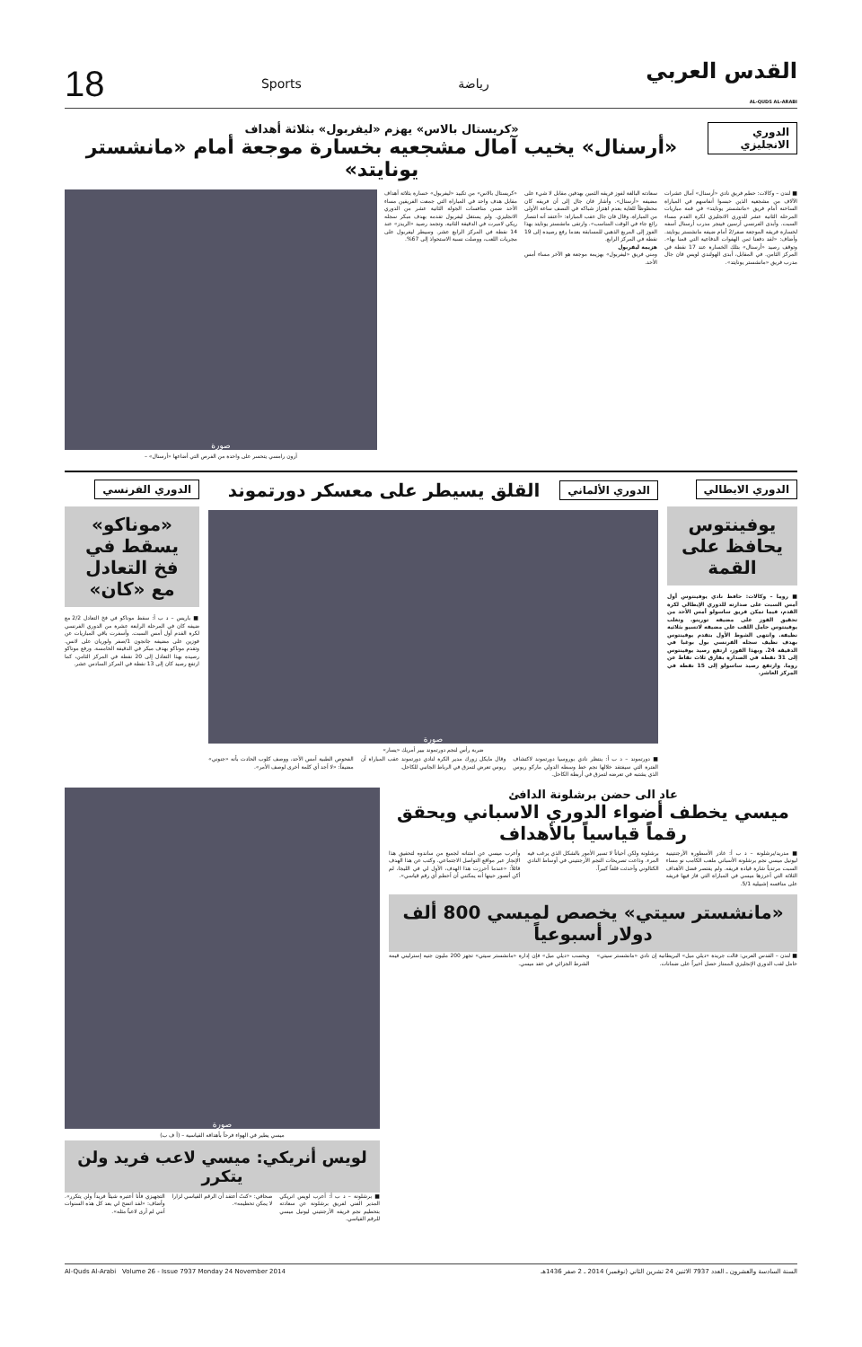18
Sports رياضة
القدس العربي
AL-QUDS AL-ARABI
الدوري الانجليزي
«كريستال بالاس» يهزم «ليفربول» بثلاثة أهداف
«أرسنال» يخيب آمال مشجعيه بخسارة موجعة أمام «مانشستر يونايتد»
■ لندن – وكالات: حطم فريق نادي «أرسنال» آمال عشرات الآلاف من مشجعيه الذين حبسوا أنفاسهم في المباراة الساخنة أمام فريق «مانشستر يونايتد» في قمة مباريات المرحلة الثانية عشر للدوري الانجليزي لكرة القدم مساء السبت. وأبدى الفرنسي أرسين فينجر مدرب أرسنال أسفه لخسارة فريقه الموجعة صفر/2 أمام ضيفه مانشستر يونايتد. وأضاف: «لقد دفعنا ثمن الهفوات الدفاعية التي قمنا بها». وتوقف رصيد «أرسنال» بتلك الخسارة عند 17 نقطة في المركز الثامن. في المقابل، أبدى الهولندي لويس فان جال مدرب فريق «مانشستر يونايتد».
سعادته البالغة لفوز فريقه الثمين بهدفين مقابل لا شيء على مضيفه «أرسنال». وأشار فان جال إلى أن فريقه كان محظوظاً للغاية بعدم اهتزاز شباكه في النصف ساعة الأولى من المباراة. وقال فان جال عقب المباراة: «أعتقد أنه انتصار رائع جاء في الوقت المناسب». وارتقى مانشستر يونايتد بهذا الفوز إلى المربع الذهبي للمسابقة بعدما رفع رصيده إلى 19 نقطة في المركز الرابع.
هزيمة ليفربول
ومني فريق «ليفربول» بهزيمة موجعة هو الآخر مساء أمس الأحد.
«كريستال بالاس» من تكبيد «ليفربول» خسارة بثلاثة أهداف مقابل هدف واحد في المباراة التي جمعت الفريقين مساء الأحد ضمن منافسات الجولة الثانية عشر من الدوري الانجليزي. ولم يستغل ليفربول تقدمه بهدف مبكر سجله ريكي لامبرت في الدقيقة الثانية. وتجمد رصيد «الريدز» عند 14 نقطة في المركز الرابع عشر. وسيطر ليفربول على مجريات اللعب، ووصلت نسبة الاستحواذ إلى 67%.
صورة
آرون رامسي يتحسر على واحدة من الفرص التي أضاعها «أرسنال» –
الدوري الايطالي
يوفينتوس يحافظ على القمة
■ روما – وكالات: حافظ نادي يوفينتوس أول أمس السبت على صدارته للدوري الإيطالي لكرة القدم، فيما تمكن فريق ساسولو أمس الأحد من تحقيق الفوز على مضيفه تورينو. وتغلب يوفينتوس حامل اللقب على مضيفه لاتسيو بثلاثية نظيفة. وانتهى الشوط الأول بتقدم يوفينتوس بهدف نظيف سجله الفرنسي بول بوغبا في الدقيقة 24. وبهذا الفوز، ارتفع رصيد يوفينتوس إلى 31 نقطة في الصدارة بفارق ثلاث نقاط عن روما. وارتفع رصيد ساسولو إلى 15 نقطة في المركز العاشر.
الدوري الألماني
القلق يسيطر على معسكر دورتموند
صورة
ضربة رأس لنجم دورتموند بيير أمريك «يسار»
■ دورتموند – د ب أ: ينتظر نادي بوروسيا دورتموند لاكتشاف الفترة التي سيفتقد خلالها نجم خط وسطه الدولي ماركو ريوس الذي يشتبه في تعرضه لتمزق في أربطة الكاحل.
وقال مايكل زورك مدير الكرة لنادي دورتموند عقب المباراة أن ريوس تعرض لتمزق في الرباط الجانبي للكاحل.
الفحوص الطبية أمس الأحد، ووصف كلوب الحادث بأنه «جنوني» مضيفاً: «لا أجد أي كلمة أخرى لوصف الأمر».
الدوري الفرنسي
«موناكو» يسقط في فخ التعادل مع «كان»
■ باريس – د ب أ: سقط موناكو في فخ التعادل 2/2 مع ضيفه كان في المرحلة الرابعة عشرة من الدوري الفرنسي لكرة القدم أول أمس السبت. وأسفرت باقي المباريات عن فوزين على مضيفه جانجون 1/صفر ولوريان على لانس. وتقدم موناكو بهدف مبكر في الدقيقة الخامسة. ورفع موناكو رصيده بهذا التعادل إلى 20 نقطة في المركز الثامن، كما ارتفع رصيد كان إلى 13 نقطة في المركز السادس عشر.
عاد الى حضن برشلونة الدافئ
ميسي يخطف أضواء الدوري الاسباني ويحقق رقماً قياسياً بالأهداف
■ مدريد/برشلونة – د ب أ: غادر الأسطورة الأرجنتينية ليونيل ميسي نجم برشلونة الأسباني ملعب الكامب نو مساء السبت مرتدياً شارة قيادة فريقه. ولم يقتصر فضل الأهداف الثلاثة التي أحرزها ميسي في المباراة التي فاز فيها فريقه على منافسه إشبيلية 5/1.
برشلونة ولكن أحياناً لا تسير الأمور بالشكل الذي يرغب فيه المرء. وذاعت تصريحات النجم الأرجنتيني في أوساط النادي الكتالوني وأحدثت قلقاً كبيراً.
وأعرب ميسي عن امتنانه لجميع من ساندوه لتحقيق هذا الإنجاز عبر مواقع التواصل الاجتماعي. وكتب عن هذا الهدف قائلاً: «عندما أحرزت هذا الهدف، الأول لي في الليجا، لم أكن أتصور حينها أنه يمكنني أن أحطم أي رقم قياسي».
«مانشستر سيتي» يخصص لميسي 800 ألف دولار أسبوعياً
■ لندن – القدس العربي: قالت جريدة «ديلي ميل» البريطانية إن نادي «مانشستر سيتي» حامل لقب الدوري الإنجليزي الممتاز حصل أخيراً على ضمانات.
وبحسب «ديلي ميل» فإن إدارة «مانشستر سيتي» تجهز 200 مليون جنيه إسترليني قيمة الشرط الجزائي في عقد ميسي.
صورة
ميسي يطير في الهواء فرحاً بأهدافه القياسية – (أ ف ب)
لويس أنريكي: ميسي لاعب فريد ولن يتكرر
■ برشلونة – د ب أ: أعرب لويس انريكي المدير الفني لفريق برشلونة عن سعادته بتحطيم نجم فريقه الأرجنتيني ليونيل ميسي للرقم القياسي.
صحافي: «كنتُ أعتقد أن الرقم القياسي لزارا لا يمكن تحطيمه».
التجهيزي فأنا أعتبره شيئاً فريداً ولن يتكرر». وأضاف: «لقد اتضح لي بعد كل هذه السنوات أنني لم أرى لاعباً مثله».
Al-Quds Al-Arabi Volume 26 - Issue 7937 Monday 24 November 2014 السنة السادسة والعشرون ـ العدد 7937 الاثنين 24 تشرين الثاني (نوفمبر) 2014 ـ 2 صفر 1436هـ